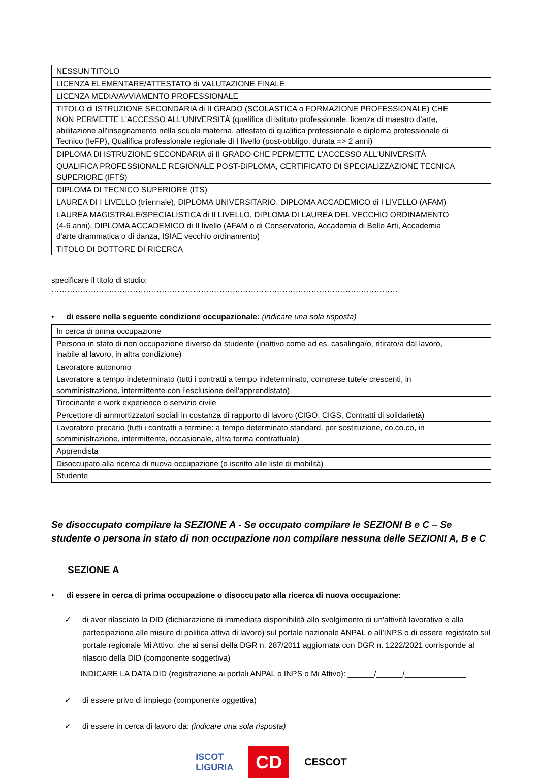| NESSUN TITOLO | |
| LICENZA ELEMENTARE/ATTESTATO di VALUTAZIONE FINALE | |
| LICENZA MEDIA/AVVIAMENTO PROFESSIONALE | |
| TITOLO di ISTRUZIONE SECONDARIA di II GRADO (SCOLASTICA o FORMAZIONE PROFESSIONALE) CHE NON PERMETTE L'ACCESSO ALL'UNIVERSITÀ (qualifica di istituto professionale, licenza di maestro d'arte, abilitazione all'insegnamento nella scuola materna, attestato di qualifica professionale e diploma professionale di Tecnico (IeFP), Qualifica professionale regionale di I livello (post-obbligo, durata => 2 anni) | |
| DIPLOMA DI ISTRUZIONE SECONDARIA di II GRADO CHE PERMETTE L'ACCESSO ALL'UNIVERSITÀ | |
| QUALIFICA PROFESSIONALE REGIONALE POST-DIPLOMA, CERTIFICATO DI SPECIALIZZAZIONE TECNICA SUPERIORE (IFTS) | |
| DIPLOMA DI TECNICO SUPERIORE (ITS) | |
| LAUREA DI I LIVELLO (triennale), DIPLOMA UNIVERSITARIO, DIPLOMA ACCADEMICO di I LIVELLO (AFAM) | |
| LAUREA MAGISTRALE/SPECIALISTICA di II LIVELLO, DIPLOMA DI LAUREA DEL VECCHIO ORDINAMENTO (4-6 anni), DIPLOMA ACCADEMICO di II livello (AFAM o di Conservatorio, Accademia di Belle Arti, Accademia d'arte drammatica o di danza, ISIAE vecchio ordinamento) | |
| TITOLO DI DOTTORE DI RICERCA | |
specificare il titolo di studio: ……………………………………………………………………………………………………………………
• di essere nella seguente condizione occupazionale: (indicare una sola risposta)
| In cerca di prima occupazione | |
| Persona in stato di non occupazione diverso da studente (inattivo come ad es. casalinga/o, ritirato/a dal lavoro, inabile al lavoro, in altra condizione) | |
| Lavoratore autonomo | |
| Lavoratore a tempo indeterminato (tutti i contratti a tempo indeterminato, comprese tutele crescenti, in somministrazione, intermittente con l’esclusione dell’apprendistato) | |
| Tirocinante e work experience o servizio civile | |
| Percettore di ammortizzatori sociali in costanza di rapporto di lavoro (CIGO, CIGS, Contratti di solidarietà) | |
| Lavoratore precario (tutti i contratti a termine: a tempo determinato standard, per sostituzione, co.co.co, in somministrazione, intermittente, occasionale, altra forma contrattuale) | |
| Apprendista | |
| Disoccupato alla ricerca di nuova occupazione (o iscritto alle liste di mobilità) | |
| Studente | |
Se disoccupato compilare la SEZIONE A - Se occupato compilare le SEZIONI B e C – Se studente o persona in stato di non occupazione non compilare nessuna delle SEZIONI A, B e C
SEZIONE A
• di essere in cerca di prima occupazione o disoccupato alla ricerca di nuova occupazione:
✓ di aver rilasciato la DID (dichiarazione di immediata disponibilità allo svolgimento di un'attività lavorativa e alla partecipazione alle misure di politica attiva di lavoro) sul portale nazionale ANPAL o all’INPS o di essere registrato sul portale regionale Mi Attivo, che ai sensi della DGR n. 287/2011 aggiornata con DGR n. 1222/2021 corrisponde al rilascio della DID (componente soggettiva)
INDICARE LA DATA DID (registrazione ai portali ANPAL o INPS o Mi Attivo): ______/______/______________
✓ di essere privo di impiego (componente oggettiva)
✓ di essere in cerca di lavoro da: (indicare una sola risposta)
ISCOT
LIGURIA CD CESCOT